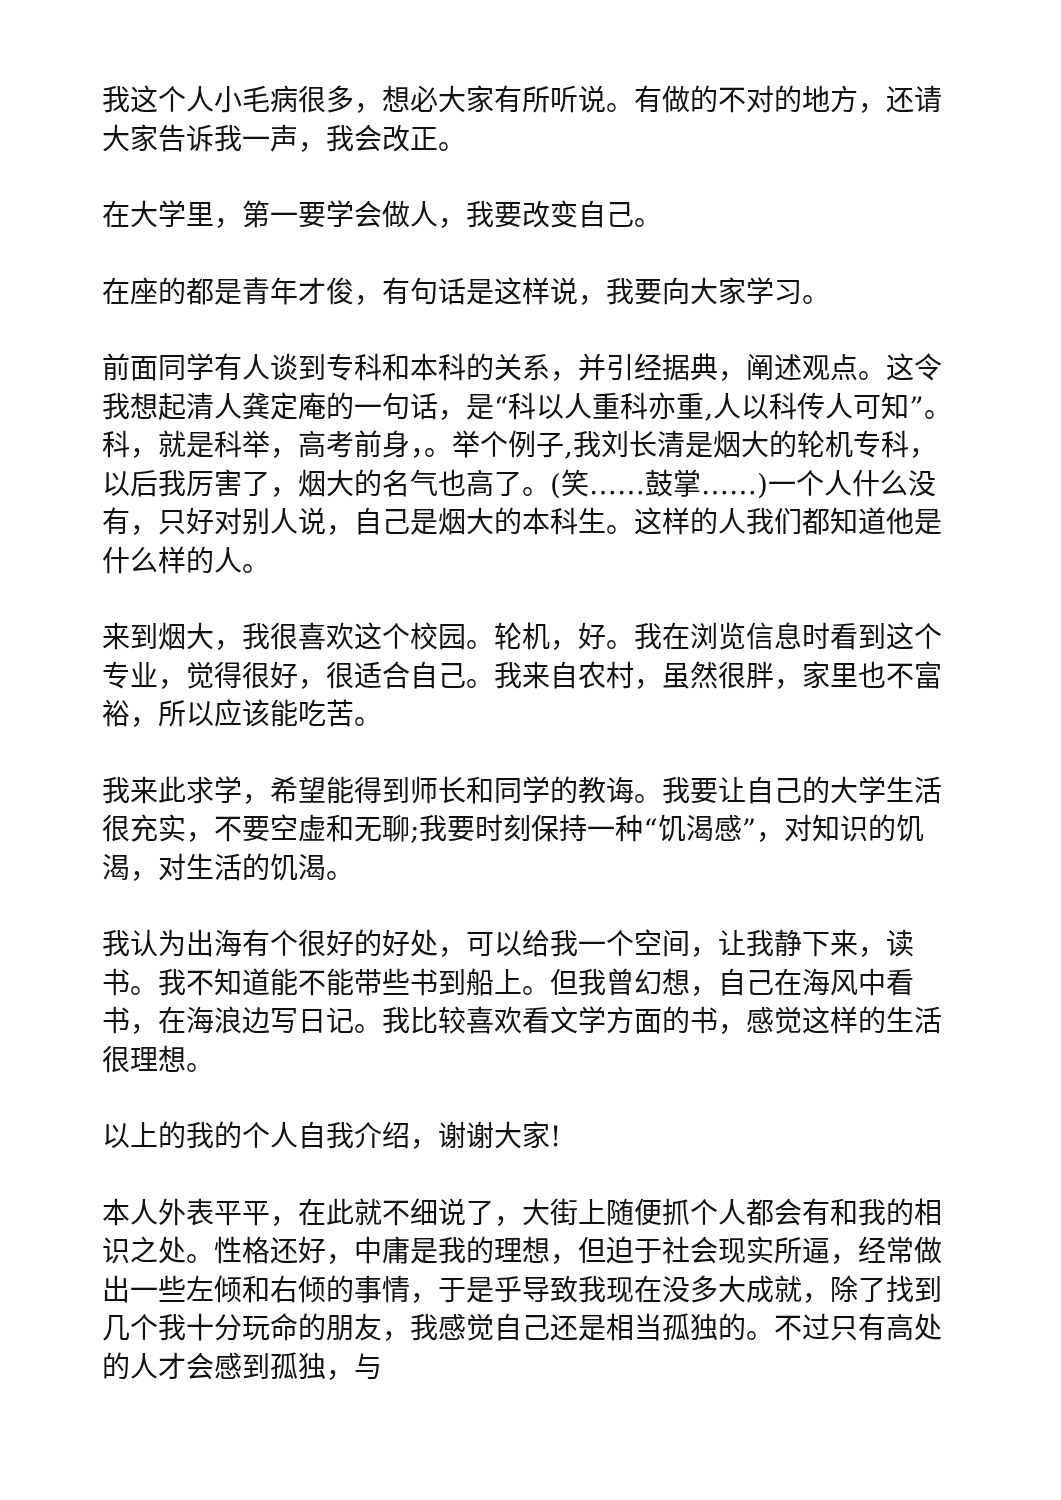我这个人小毛病很多，想必大家有所听说。有做的不对的地方，还请大家告诉我一声，我会改正。
在大学里，第一要学会做人，我要改变自己。
在座的都是青年才俊，有句话是这样说，我要向大家学习。
前面同学有人谈到专科和本科的关系，并引经据典，阐述观点。这令我想起清人龚定庵的一句话，是“科以人重科亦重,人以科传人可知”。科，就是科举，高考前身，。举个例子,我刘长清是烟大的轮机专科，以后我厉害了，烟大的名气也高了。(笑……鼓掌……)一个人什么没有，只好对别人说，自己是烟大的本科生。这样的人我们都知道他是什么样的人。
来到烟大，我很喜欢这个校园。轮机，好。我在浏览信息时看到这个专业，觉得很好，很适合自己。我来自农村，虽然很胖，家里也不富裕，所以应该能吃苦。
我来此求学，希望能得到师长和同学的教诲。我要让自己的大学生活很充实，不要空虚和无聊;我要时刻保持一种“饥渴感”，对知识的饥渴，对生活的饥渴。
我认为出海有个很好的好处，可以给我一个空间，让我静下来，读书。我不知道能不能带些书到船上。但我曾幻想，自己在海风中看书，在海浪边写日记。我比较喜欢看文学方面的书，感觉这样的生活很理想。
以上的我的个人自我介绍，谢谢大家!
本人外表平平，在此就不细说了，大街上随便抓个人都会有和我的相识之处。性格还好，中庸是我的理想，但迫于社会现实所逼，经常做出一些左倾和右倾的事情，于是乎导致我现在没多大成就，除了找到几个我十分玩命的朋友，我感觉自己还是相当孤独的。不过只有高处的人才会感到孤独，与